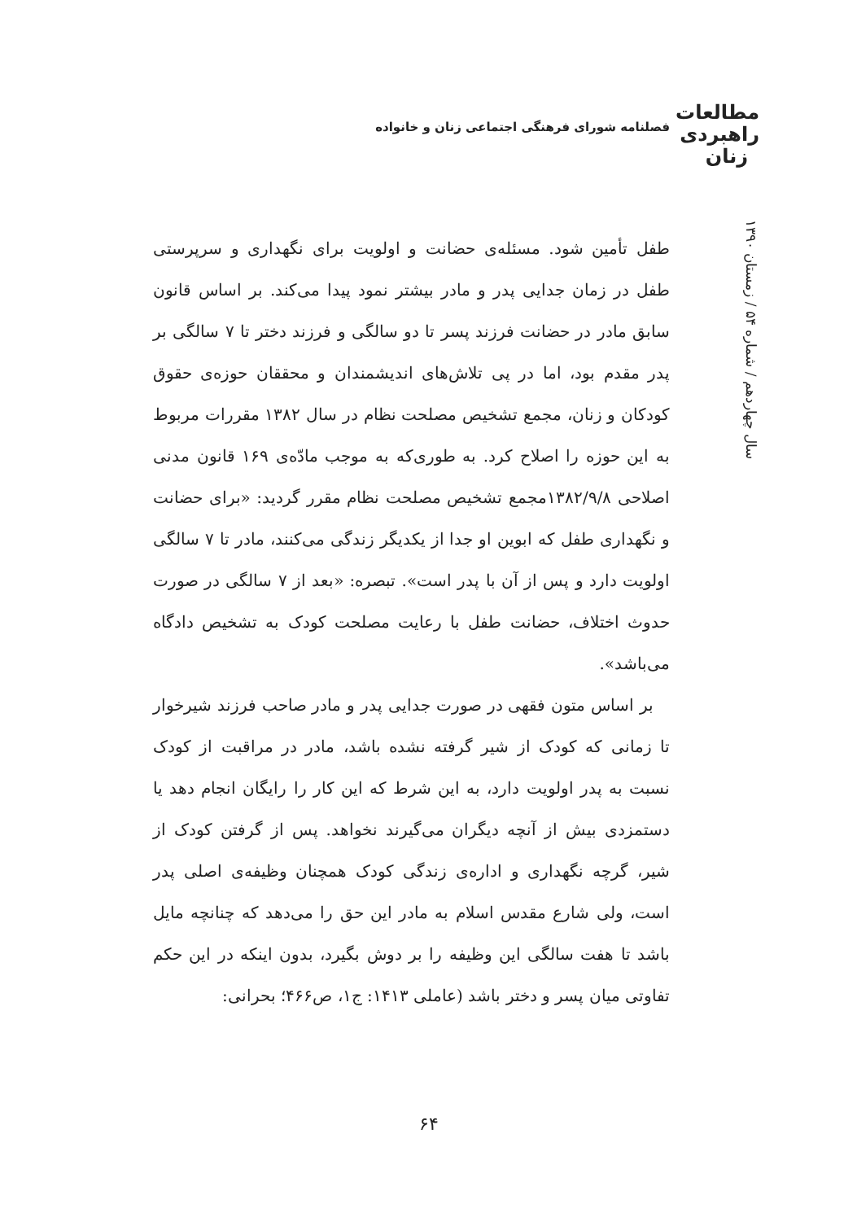مطالعات
راهبردی
زنان
فصلنامه شورای فرهنگی اجتماعی زنان و خانواده
سال چهاردهم / شماره ۵۴ / زمستان ۱۳۹۰
طفل تأمین شود. مسئله‌ی حضانت و اولویت برای نگهداری و سرپرستی طفل در زمان جدایی پدر و مادر بیشتر نمود پیدا می‌کند. بر اساس قانون سابق مادر در حضانت فرزند پسر تا دو سالگی و فرزند دختر تا ۷ سالگی بر پدر مقدم بود، اما در پی تلاش‌های اندیشمندان و محققان حوزه‌ی حقوق کودکان و زنان، مجمع تشخیص مصلحت نظام در سال ۱۳۸۲ مقررات مربوط به این حوزه را اصلاح کرد. به طوری‌که به موجب مادّه‌ی ۱۶۹ قانون مدنی اصلاحی ۱۳۸۲/۹/۸مجمع تشخیص مصلحت نظام مقرر گردید: «برای حضانت و نگهداری طفل که ابوین او جدا از یکدیگر زندگی می‌کنند، مادر تا ۷ سالگی اولویت دارد و پس از آن با پدر است». تبصره: «بعد از ۷ سالگی در صورت حدوث اختلاف، حضانت طفل با رعایت مصلحت کودک به تشخیص دادگاه می‌باشد».
بر اساس متون فقهی در صورت جدایی پدر و مادر صاحب فرزند شیرخوار تا زمانی که کودک از شیر گرفته نشده باشد، مادر در مراقبت از کودک نسبت به پدر اولویت دارد، به این شرط که این کار را رایگان انجام دهد یا دستمزدی بیش از آنچه دیگران می‌گیرند نخواهد. پس از گرفتن کودک از شیر، گرچه نگهداری و اداره‌ی زندگی کودک همچنان وظیفه‌ی اصلی پدر است، ولی شارع مقدس اسلام به مادر این حق را می‌دهد که چنانچه مایل باشد تا هفت سالگی این وظیفه را بر دوش بگیرد، بدون اینکه در این حکم تفاوتی میان پسر و دختر باشد (عاملی ۱۴۱۳: ج۱، ص۴۶۶؛ بحرانی:
۶۴